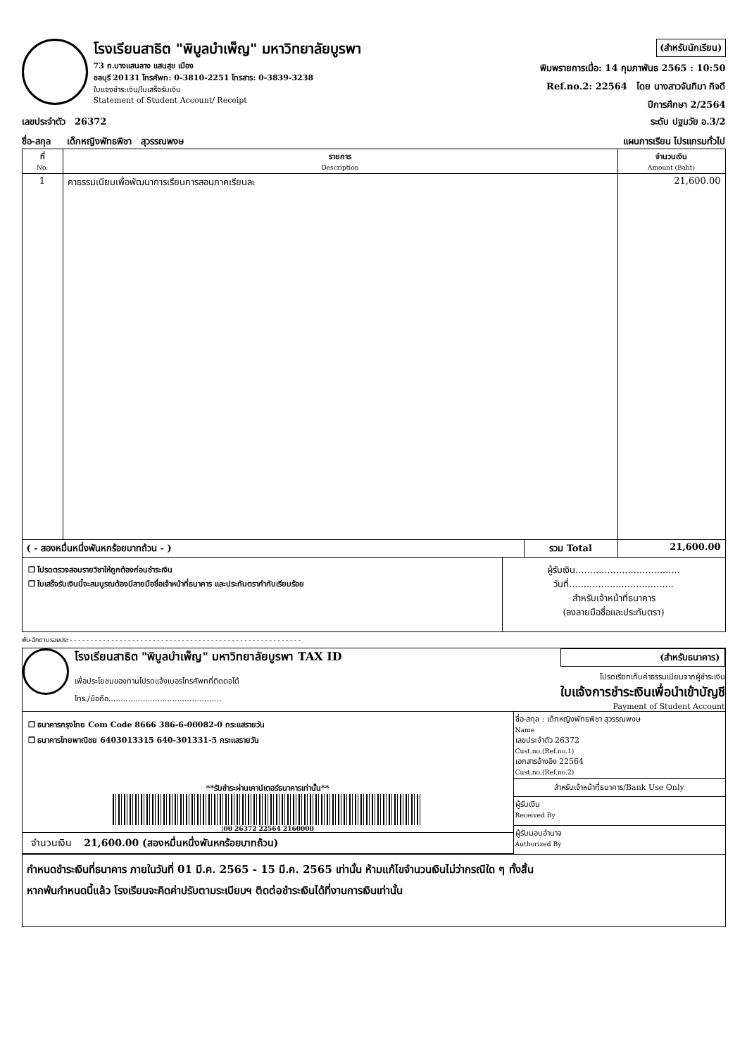โรงเรียนสาธิต "พิบูลบำเพ็ญ" มหาวิทยาลัยบูรพา
73 ถ.บางแสนลาง แสนสุข เมือง
ชลบุรี 20131 โทรศัพท: 0-3810-2251 โทรสาร: 0-3839-3238
ใบแจงชำระเงิน/ใบเสร็จรับเงิน
Statement of Student Account/ Receipt
(สำหรับนักเรียน)
พิมพรายการเมื่อ: 14 กุมภาพันธ 2565 : 10:50
Ref.no.2: 22564 โดย นางสาวจันทิมา กิจดี
ปีการศึกษา 2/2564
เลขประจำตัว 26372 ระดับ ปฐมวัย อ.3/2
ชื่อ-สกุล เด็กหญิงพัทธพิชา สุวรรณพงษ แผนการเรียน โปรแกรมทั่วไป
| ที่ No. | รายการ Description | | จำนวนเงิน Amount (Baht) |
| --- | --- | --- | --- |
| 1 | คาธรรมเนียมเพื่อพัฒนาการเรียนการสอนภาคเรียนละ | | 21,600.00 |
| ( - สองหมื่นหนึ่งพันหกร้อยบาทถ้วน - ) | | รวม Total | 21,600.00 |
❒ โปรดตรวจสอบรายวิชาให้ถูกต้องก่อนชำระเงิน
❒ ใบเสร็จรับเงินนี้จะสมบูรณต้องมีลายมือชื่อเจ้าหน้าที่ธนาคาร และประทับตรากำกับเรียบร้อย
ผู้รับเงิน....................................
วันที่....................................
สำหรับเจ้าหน้าที่ธนาคาร
(ลงลายมือชื่อและประทับตรา)
พับ-ฉีกตามรอยประ - - - - - - - - - - - - - - - - - - - - - - - - - - - - - - - - - - - - - - - - - - - - - - - - - - - - - - - -
โรงเรียนสาธิต "พิบูลบำเพ็ญ" มหาวิทยาลัยบูรพา TAX ID
เพื่อประโยชนของทานโปรดแจ้งเบอรโทรศัพทที่ติดตอได้
โทร./มือถือ..............................................
(สำหรับธนาคาร)
โปรดเรียกเก็บค่าธรรมเนียมจากผู้ชำระเงิน
ใบแจ้งการชำระเงินเพื่อนำเข้าบัญชี
Payment of Student Account
❒ ธนาคารกรุงไทย Com Code 8666 386-6-00082-0 กระแสรายวัน
❒ ธนาคารไทยพาณิชย 6403013315 640-301331-5 กระแสรายวัน
**รับชำระผ่านเคาน์เตอร์ธนาคารเท่านั้น**
|00 26372 22564 2160000
จำนวนเงิน 21,600.00 (สองหมื่นหนึ่งพันหกร้อยบาทถ้วน)
ชื่อ-สกุล : เด็กหญิงพัทธพิชา สุวรรณพงษ
Name
เลขประจำตัว 26372
Cust.no,(Ref.no.1)
เอกสารอ้างอิง 22564
Cust.no,(Ref.no.2)
สำหรับเจ้าหน้าที่ธนาคาร/Bank Use Only
ผู้รับเงิน
Received By
ผู้รับมอบอำนาจ
Authorized By
กำหนดชำระเงินที่ธนาคาร ภายในวันที่ 01 มี.ค. 2565 - 15 มี.ค. 2565 เท่านั้น ห้ามแก้ไขจำนวนเงินไม่ว่ากรณีใด ๆ ทั้งสิ้น
หากพ้นกำหนดนี้แล้ว โรงเรียนจะคิดค่าปรับตามระเบียบฯ ติดต่อชำระเงินได้ที่งานการเงินเท่านั้น